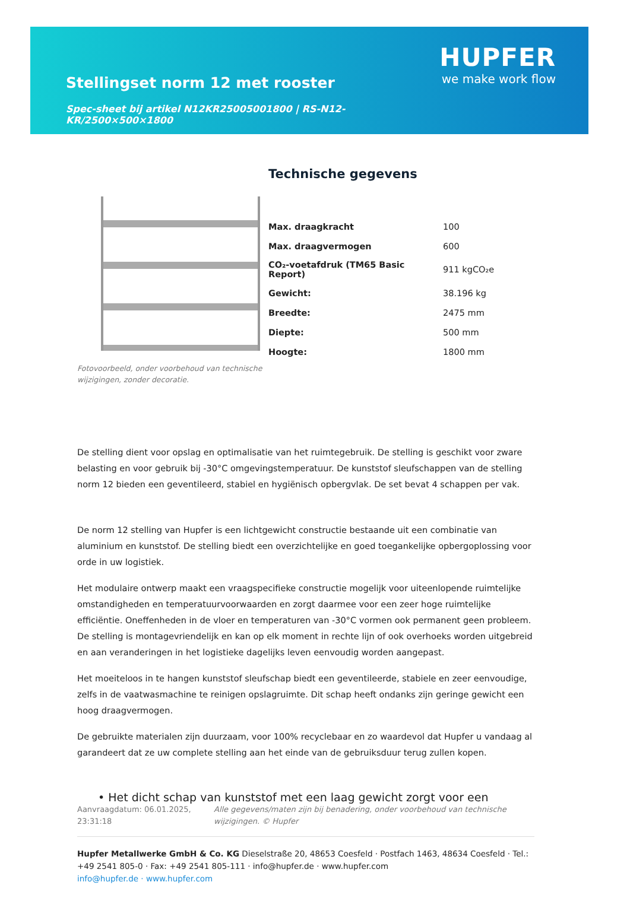Stellingset norm 12 met rooster
Spec-sheet bij artikel N12KR25005001800 | RS-N12-KR/2500×500×1800
HUPFER
we make work flow
Fotovoorbeeld, onder voorbehoud van technische wijzigingen, zonder decoratie.
Technische gegevens
| Max. draagkracht | 100 |
| Max. draagvermogen | 600 |
| CO₂-voetafdruk (TM65 Basic Report) | 911 kgCO₂e |
| Gewicht: | 38.196 kg |
| Breedte: | 2475 mm |
| Diepte: | 500 mm |
| Hoogte: | 1800 mm |
De stelling dient voor opslag en optimalisatie van het ruimtegebruik. De stelling is geschikt voor zware belasting en voor gebruik bij -30°C omgevingstemperatuur. De kunststof sleufschappen van de stelling norm 12 bieden een geventileerd, stabiel en hygiënisch opbergvlak. De set bevat 4 schappen per vak.
De norm 12 stelling van Hupfer is een lichtgewicht constructie bestaande uit een combinatie van aluminium en kunststof. De stelling biedt een overzichtelijke en goed toegankelijke opbergoplossing voor orde in uw logistiek.
Het modulaire ontwerp maakt een vraagspecifieke constructie mogelijk voor uiteenlopende ruimtelijke omstandigheden en temperatuurvoorwaarden en zorgt daarmee voor een zeer hoge ruimtelijke efficiëntie. Oneffenheden in de vloer en temperaturen van -30°C vormen ook permanent geen probleem. De stelling is montagevriendelijk en kan op elk moment in rechte lijn of ook overhoeks worden uitgebreid en aan veranderingen in het logistieke dagelijks leven eenvoudig worden aangepast.
Het moeiteloos in te hangen kunststof sleufschap biedt een geventileerde, stabiele en zeer eenvoudige, zelfs in de vaatwasmachine te reinigen opslagruimte. Dit schap heeft ondanks zijn geringe gewicht een hoog draagvermogen.
De gebruikte materialen zijn duurzaam, voor 100% recyclebaar en zo waardevol dat Hupfer u vandaag al garandeert dat ze uw complete stelling aan het einde van de gebruiksduur terug zullen kopen.
• Het dicht schap van kunststof met een laag gewicht zorgt voor een
Aanvraagdatum: 06.01.2025, 23:31:18
Alle gegevens/maten zijn bij benadering, onder voorbehoud van technische wijzigingen. © Hupfer
Hupfer Metallwerke GmbH & Co. KG Dieselstraße 20, 48653 Coesfeld · Postfach 1463, 48634 Coesfeld · Tel.: +49 2541 805-0 · Fax: +49 2541 805-111 · info@hupfer.de · www.hupfer.com
info@hupfer.de · www.hupfer.com